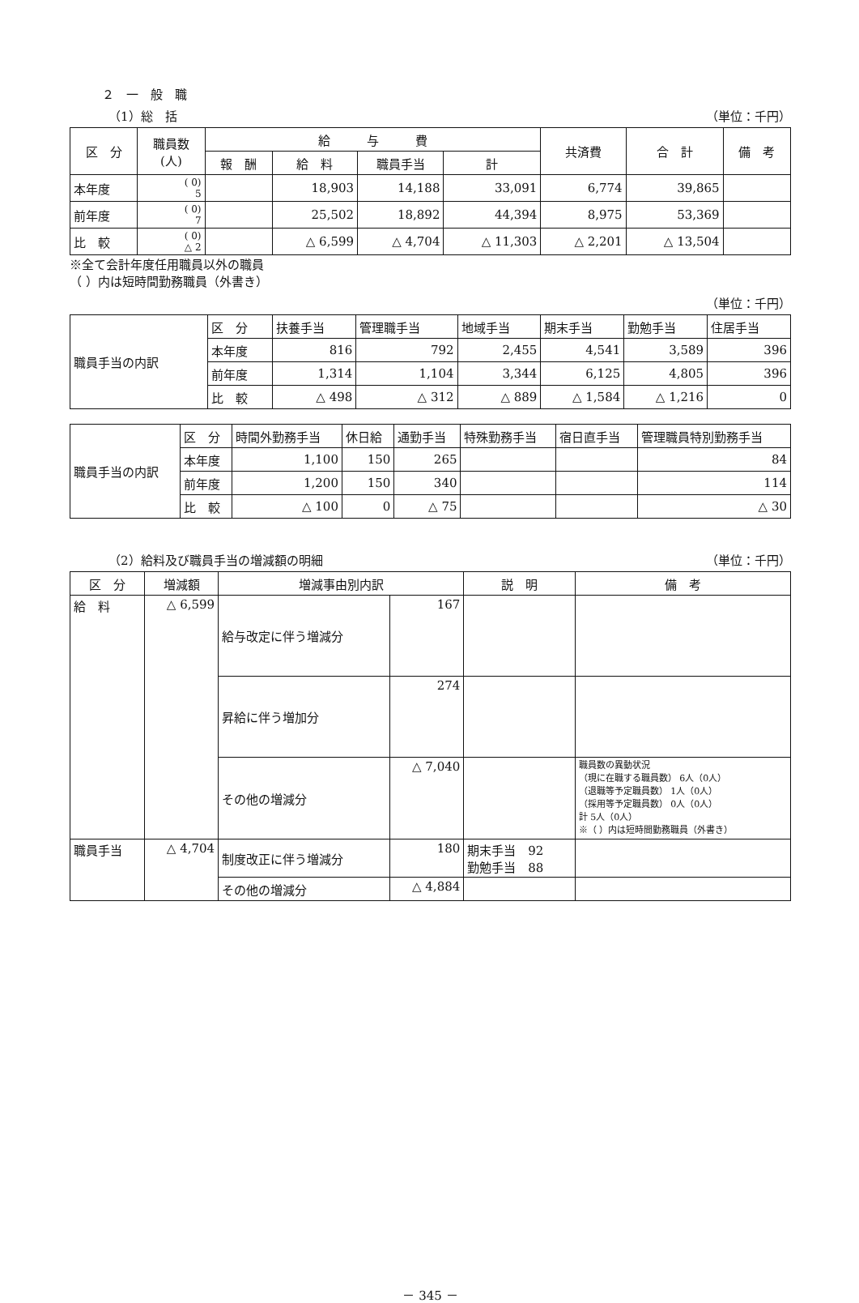２　一　般　職
（1）総　括 （単位：千円）
| 区 分 | 職員数 (人) | 給 与 費 | | | | 共済費 | 合 計 | 備 考 |
| --- | --- | --- | --- | --- | --- | --- | --- | --- |
| | | 報 酬 | 給 料 | 職員手当 | 計 | | | |
| 本年度 | ( 0) 5 | | 18,903 | 14,188 | 33,091 | 6,774 | 39,865 | |
| 前年度 | ( 0) 7 | | 25,502 | 18,892 | 44,394 | 8,975 | 53,369 | |
| 比 較 | ( 0) △ 2 | | △ 6,599 | △ 4,704 | △ 11,303 | △ 2,201 | △ 13,504 | |
※全て会計年度任用職員以外の職員
（ ）内は短時間勤務職員（外書き）
（単位：千円）
| 職員手当の内訳 | 区 分 | 扶養手当 | 管理職手当 | 地域手当 | 期末手当 | 勤勉手当 | 住居手当 |
| | 本年度 | 816 | 792 | 2,455 | 4,541 | 3,589 | 396 |
| | 前年度 | 1,314 | 1,104 | 3,344 | 6,125 | 4,805 | 396 |
| | 比 較 | △ 498 | △ 312 | △ 889 | △ 1,584 | △ 1,216 | 0 |
| 職員手当の内訳 | 区 分 | 時間外勤務手当 | 休日給 | 通勤手当 | 特殊勤務手当 | 宿日直手当 | 管理職員特別勤務手当 |
| | 本年度 | 1,100 | 150 | 265 | | | 84 |
| | 前年度 | 1,200 | 150 | 340 | | | 114 |
| | 比 較 | △ 100 | 0 | △ 75 | | | △ 30 |
（2）給料及び職員手当の増減額の明細 （単位：千円）
| 区 分 | 増減額 | 増減事由別内訳 | | 説 明 | 備 考 |
| --- | --- | --- | --- | --- | --- |
| 給 料 | △ 6,599 | 給与改定に伴う増減分 | 167 | | |
| | | 昇給に伴う増加分 | 274 | | |
| | | その他の増減分 | △ 7,040 | | 職員数の異動状況 （現に在職する職員数） 6人（0人） （退職等予定職員数） 1人（0人） （採用等予定職員数） 0人（0人） 計 5人（0人） ※（ ）内は短時間勤務職員（外書き） |
| 職員手当 | △ 4,704 | 制度改正に伴う増減分 | 180 | 期末手当 92 勤勉手当 88 | |
| | | その他の増減分 | △ 4,884 | | |
－ 345 －